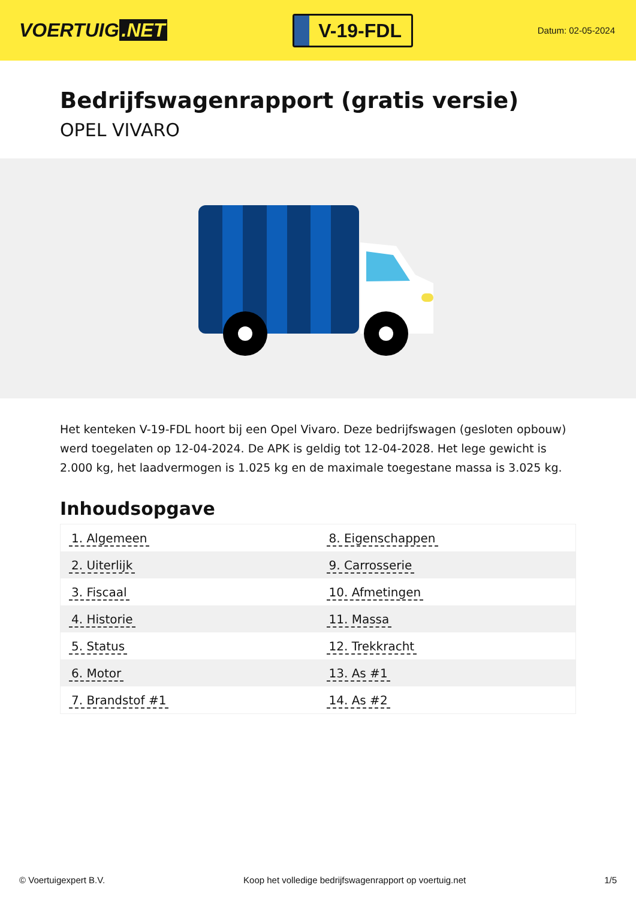VOERTUIG.NET
V-19-FDL
Datum: 02-05-2024
Bedrijfswagenrapport (gratis versie)
OPEL VIVARO
Het kenteken V-19-FDL hoort bij een Opel Vivaro. Deze bedrijfswagen (gesloten opbouw) werd toegelaten op 12-04-2024. De APK is geldig tot 12-04-2028. Het lege gewicht is 2.000 kg, het laadvermogen is 1.025 kg en de maximale toegestane massa is 3.025 kg.
Inhoudsopgave
| 1. Algemeen | 8. Eigenschappen |
| 2. Uiterlijk | 9. Carrosserie |
| 3. Fiscaal | 10. Afmetingen |
| 4. Historie | 11. Massa |
| 5. Status | 12. Trekkracht |
| 6. Motor | 13. As #1 |
| 7. Brandstof #1 | 14. As #2 |
© Voertuigexpert B.V. Koop het volledige bedrijfswagenrapport op voertuig.net 1/5